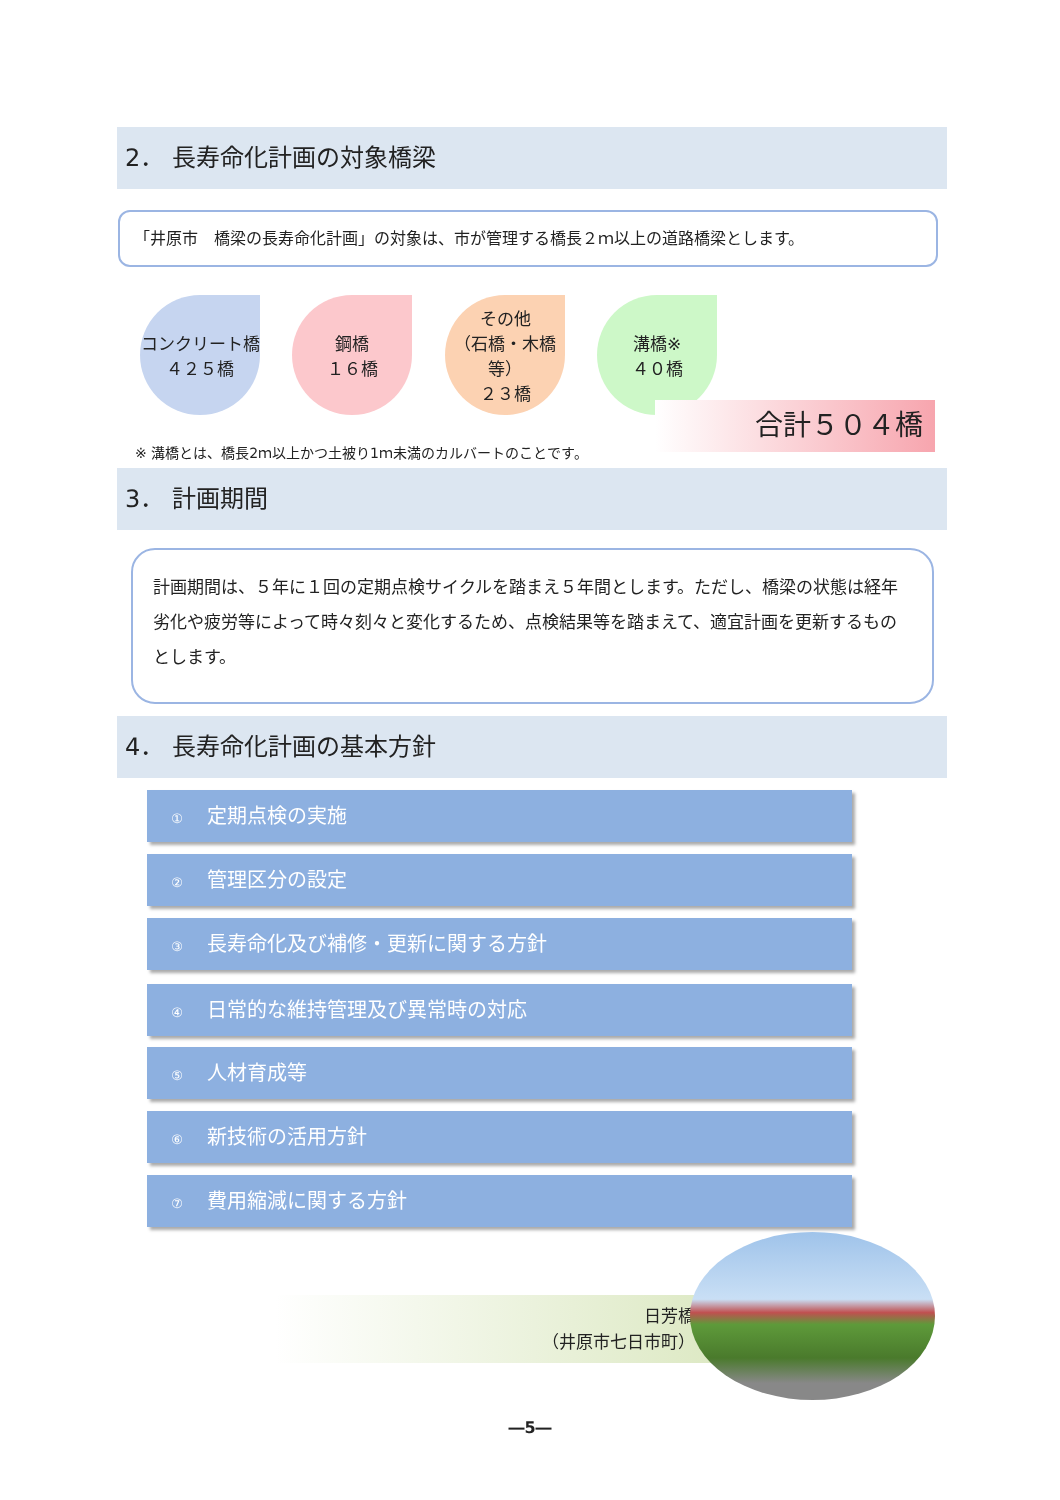2． 長寿命化計画の対象橋梁
「井原市　橋梁の長寿命化計画」の対象は、市が管理する橋長２ｍ以上の道路橋梁とします。
コンクリート橋
４２５橋
鋼橋
１６橋
その他
（石橋・木橋等）
２３橋
溝橋※
４０橋
合計５０４橋
※ 溝橋とは、橋長2ｍ以上かつ土被り1ｍ未満のカルバートのことです。
3． 計画期間
計画期間は、５年に１回の定期点検サイクルを踏まえ５年間とします。ただし、橋梁の状態は経年劣化や疲労等によって時々刻々と変化するため、点検結果等を踏まえて、適宜計画を更新するものとします。
4． 長寿命化計画の基本方針
① 定期点検の実施
② 管理区分の設定
③ 長寿命化及び補修・更新に関する方針
④ 日常的な維持管理及び異常時の対応
⑤ 人材育成等
⑥ 新技術の活用方針
⑦ 費用縮減に関する方針
日芳橋
（井原市七日市町）
―5―